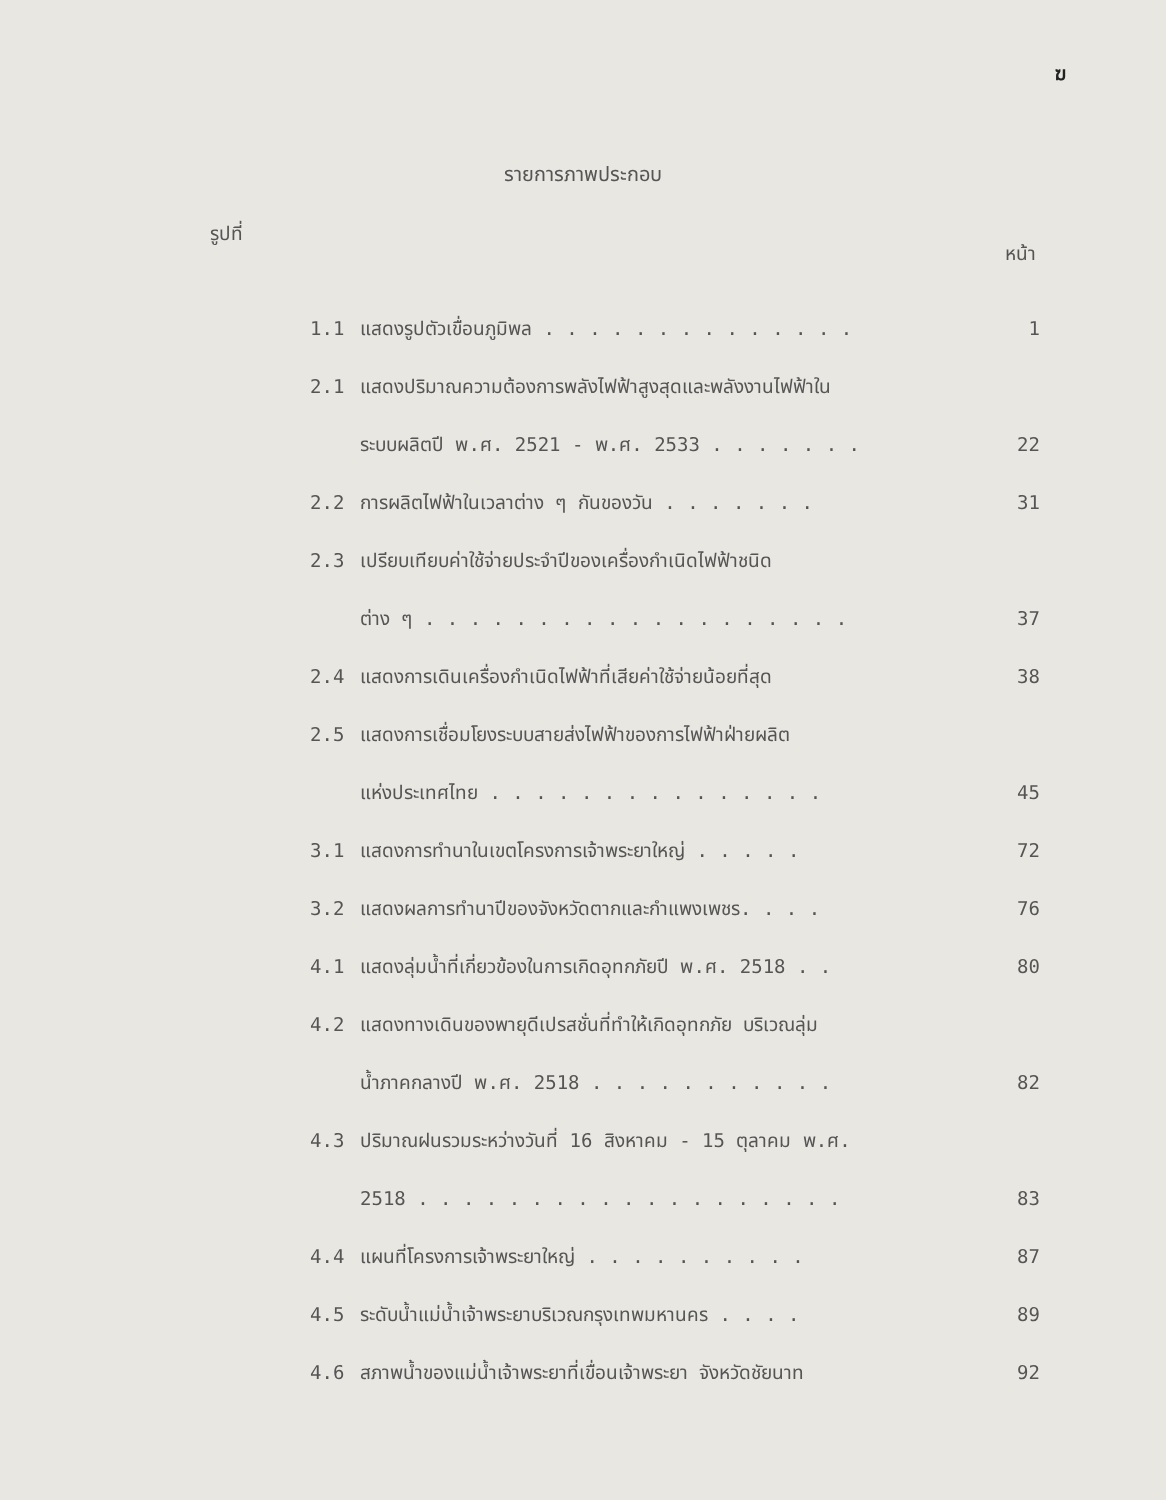ฆ
รายการภาพประกอบ
รูปที่ หน้า
| 1.1 | แสดงรูปตัวเขื่อนภูมิพล . . . . . . . . . . . . . . | 1 |
| 2.1 | แสดงปริมาณความต้องการพลังไฟฟ้าสูงสุดและพลังงานไฟฟ้าใน ระบบผลิตปี พ.ศ. 2521 - พ.ศ. 2533 . . . . . . . | 22 |
| 2.2 | การผลิตไฟฟ้าในเวลาต่าง ๆ กันของวัน . . . . . . . | 31 |
| 2.3 | เปรียบเทียบค่าใช้จ่ายประจำปีของเครื่องกำเนิดไฟฟ้าชนิด ต่าง ๆ . . . . . . . . . . . . . . . . . . . | 37 |
| 2.4 | แสดงการเดินเครื่องกำเนิดไฟฟ้าที่เสียค่าใช้จ่ายน้อยที่สุด | 38 |
| 2.5 | แสดงการเชื่อมโยงระบบสายส่งไฟฟ้าของการไฟฟ้าฝ่ายผลิต แห่งประเทศไทย . . . . . . . . . . . . . . . | 45 |
| 3.1 | แสดงการทำนาในเขตโครงการเจ้าพระยาใหญ่ . . . . . | 72 |
| 3.2 | แสดงผลการทำนาปีของจังหวัดตากและกำแพงเพชร. . . . | 76 |
| 4.1 | แสดงลุ่มน้ำที่เกี่ยวข้องในการเกิดอุทกภัยปี พ.ศ. 2518 . . | 80 |
| 4.2 | แสดงทางเดินของพายุดีเปรสชั่นที่ทำให้เกิดอุทกภัย บริเวณลุ่ม น้ำภาคกลางปี พ.ศ. 2518 . . . . . . . . . . . | 82 |
| 4.3 | ปริมาณฝนรวมระหว่างวันที่ 16 สิงหาคม - 15 ตุลาคม พ.ศ. 2518 . . . . . . . . . . . . . . . . . . . | 83 |
| 4.4 | แผนที่โครงการเจ้าพระยาใหญ่ . . . . . . . . . . | 87 |
| 4.5 | ระดับน้ำแม่น้ำเจ้าพระยาบริเวณกรุงเทพมหานคร . . . . | 89 |
| 4.6 | สภาพน้ำของแม่น้ำเจ้าพระยาที่เขื่อนเจ้าพระยา จังหวัดชัยนาท | 92 |